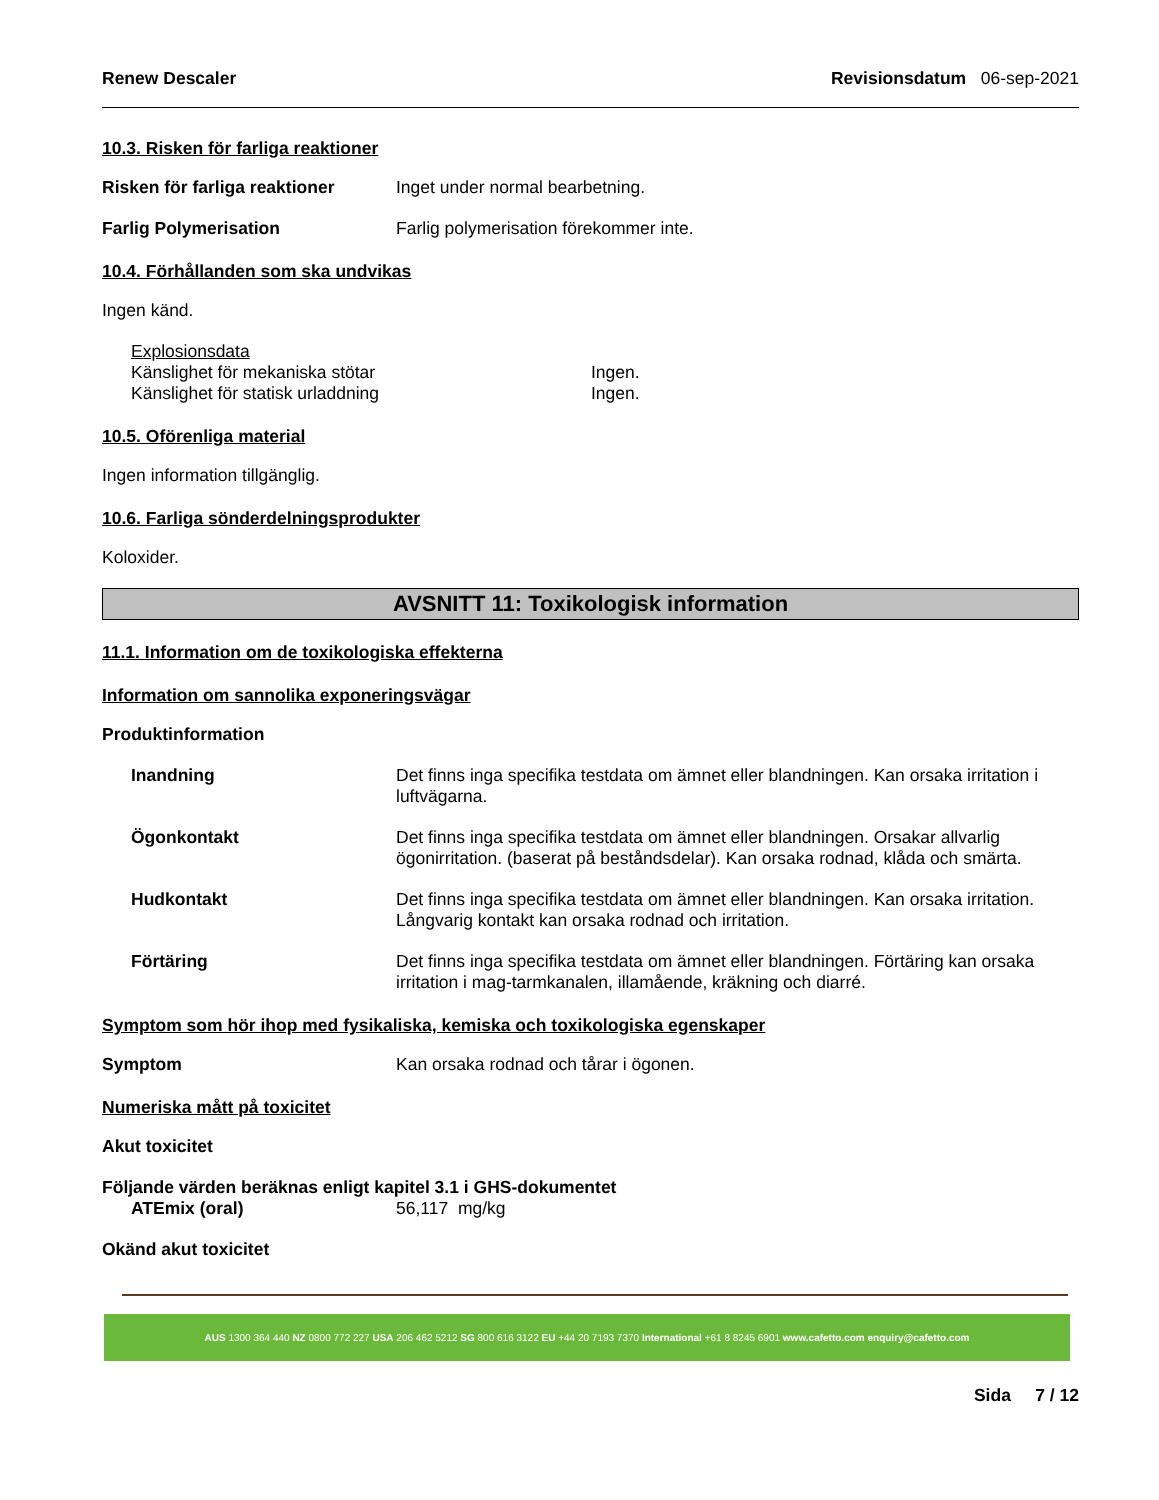Renew Descaler Revisionsdatum 06-sep-2021
10.3. Risken för farliga reaktioner
Risken för farliga reaktioner Inget under normal bearbetning.
Farlig Polymerisation Farlig polymerisation förekommer inte.
10.4. Förhållanden som ska undvikas
Ingen känd.
Explosionsdata
Känslighet för mekaniska stötar Ingen.
Känslighet för statisk urladdning Ingen.
10.5. Oförenliga material
Ingen information tillgänglig.
10.6. Farliga sönderdelningsprodukter
Koloxider.
AVSNITT 11: Toxikologisk information
11.1. Information om de toxikologiska effekterna
Information om sannolika exponeringsvägar
Produktinformation
Inandning Det finns inga specifika testdata om ämnet eller blandningen. Kan orsaka irritation i luftvägarna.
Ögonkontakt Det finns inga specifika testdata om ämnet eller blandningen. Orsakar allvarlig ögonirritation. (baserat på beståndsdelar). Kan orsaka rodnad, klåda och smärta.
Hudkontakt Det finns inga specifika testdata om ämnet eller blandningen. Kan orsaka irritation. Långvarig kontakt kan orsaka rodnad och irritation.
Förtäring Det finns inga specifika testdata om ämnet eller blandningen. Förtäring kan orsaka irritation i mag-tarmkanalen, illamående, kräkning och diarré.
Symptom som hör ihop med fysikaliska, kemiska och toxikologiska egenskaper
Symptom Kan orsaka rodnad och tårar i ögonen.
Numeriska mått på toxicitet
Akut toxicitet
Följande värden beräknas enligt kapitel 3.1 i GHS-dokumentet
ATEmix (oral) 56,117 mg/kg
Okänd akut toxicitet
AUS 1300 364 440 NZ 0800 772 227 USA 206 462 5212 SG 800 616 3122 EU +44 20 7193 7370 International +61 8 8245 6901 www.cafetto.com enquiry@cafetto.com
Sida 7 / 12